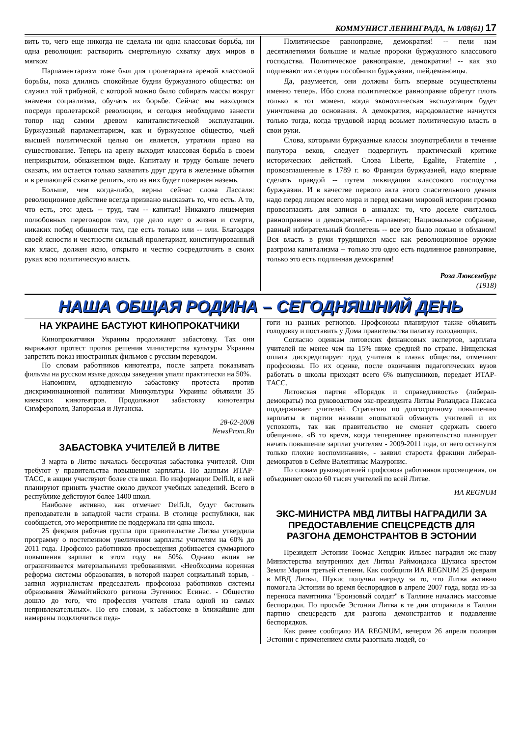КОММУНИСТ ЛЕНИНГРАДА, № 1/08(61) 17
вить то, чего еще никогда не сделала ни одна классовая борьба, ни одна революция: растворить смертельную схватку двух миров в мягком
Парламентаризм тоже был для пролетариата ареной классовой борьбы, пока длились спокойные будни буржуазного общества: он служил той трибуной, с которой можно было собирать массы вокруг знамени социализма, обучать их борьбе. Сейчас мы находимся посреди пролетарской революции, и сегодня необходимо занести топор над самим древом капиталистической эксплуатации. Буржуазный парламентаризм, как и буржуазное общество, чьей высшей политической целью он является, утратили право на существование. Теперь на арену выходит классовая борьба в своем неприкрытом, обнаженном виде. Капиталу и труду больше нечего сказать, им остается только захватить друг друга в железные объятия и в решающей схватке решить, кто из них будет повержен наземь.
Больше, чем когда-либо, верны сейчас слова Лассаля: революционное действие всегда призвано высказать то, что есть. А то, что есть, это: здесь -- труд, там -- капитал! Никакого лицемерия полюбовных переговоров там, где дело идет о жизни и смерти, никаких побед общности там, где есть только или -- или. Благодаря своей ясности и честности сильный пролетариат, конституированный как класс, должен ясно, открыто и честно сосредоточить в своих руках всю политическую власть.
Политическое равноправие, демократия! -- пели нам десятилетиями большие и малые пророки буржуазного классового господства. Политическое равноправие, демократия! -- как эхо подпевают им сегодня пособники буржуазии, шейдемановцы.
Да, разумеется, они должны быть впервые осуществлены именно теперь. Ибо слова политическое равноправие обретут плоть только в тот момент, когда экономическая эксплуатация будет уничтожена до основания. А демократия, народовластие начнутся только тогда, когда трудовой народ возьмет политическую власть в свои руки.
Слова, которыми буржуазные классы злоупотребляли в течение полутора веков, следует подвергнуть практической критике исторических действий. Слова Liberte, Egalite, Fraternite , провозглашенные в 1789 г. во Франции буржуазией, надо впервые сделать правдой -- путем ликвидации классового господства буржуазии. И в качестве первого акта этого спасительного деяния надо перед лицом всего мира и перед веками мировой истории громко провозгласить для записи в анналах: то, что доселе считалось равноправием и демократией,-- парламент, Национальное собрание, равный избирательный бюллетень -- все это было ложью и обманом! Вся власть в руки трудящихся масс как революционное оружие разгрома капитализма -- только это одно есть подлинное равноправие, только это есть подлинная демократия!
Роза Люксембург
(1918)
НАША ОБЩАЯ РОДИНА – СЕГОДНЯШНИЙ ДЕНЬ
НА УКРАИНЕ БАСТУЮТ КИНОПРОКАТЧИКИ
Кинопрокатчики Украины продолжают забастовку. Так они выражают протест против решения министерства культуры Украины запретить показ иностранных фильмов с русским переводом.
По словам работников кинотеатра, после запрета показывать фильмы на русском языке доходы заведения упали практически на 50%.
Напомним, однодневную забастовку протеста против дискриминационной политики Минкультуры Украины объявили 35 киевских кинотеатров. Продолжают забастовку кинотеатры Симферополя, Запорожья и Луганска.
28-02-2008
NewsProm.Ru
ЗАБАСТОВКА УЧИТЕЛЕЙ В ЛИТВЕ
3 марта в Литве началась бессрочная забастовка учителей. Они требуют у правительства повышения зарплаты. По данным ИТАР-ТАСС, в акции участвуют более ста школ. По информации Delfi.lt, в ней планируют принять участие около двухсот учебных заведений. Всего в республике действуют более 1400 школ.
Наиболее активно, как отмечает Delfi.lt, будут бастовать преподаватели в западной части страны. В столице республики, как сообщается, это мероприятие не поддержала ни одна школа.
25 февраля рабочая группа при правительстве Литвы утвердила программу о постепенном увеличении зарплаты учителям на 60% до 2011 года. Профсоюз работников просвещения добивается суммарного повышения зарплат в этом году на 50%. Однако акция не ограничивается материальными требованиями. «Необходима коренная реформа системы образования, в которой назрел социальный взрыв, - заявил журналистам председатель профсоюза работников системы образования Жемайтийского региона Эугениюс Есинас. - Общество дошло до того, что профессия учителя стала одной из самых непривлекательных». По его словам, к забастовке в ближайшие дни намерены подключиться педа-
гоги из разных регионов. Профсоюзы планируют также объявить голодовку и поставить у Дома правительства палатку голодающих.
Согласно оценкам литовских финансовых экспертов, зарплата учителей не менее чем на 15% ниже средней по стране. Нищенская оплата дискредитирует труд учителя в глазах общества, отмечают профсоюзы. По их оценке, после окончания педагогических вузов работать в школы приходят всего 6% выпускников, передает ИТАР-ТАСС.
Литовская партия «Порядок и справедливость» (либерал-демократы) под руководством экс-президента Литвы Роландаса Паксаса поддерживает учителей. Стратегию по долгосрочному повышению зарплаты в партии назвали «попыткой обмануть учителей и их успокоить, так как правительство не сможет сдержать своего обещания». «В то время, когда теперешнее правительство планирует начать повышение зарплат учителям - 2009-2011 года, от него останутся только плохие воспоминания», - заявил староста фракции либерал-демократов в Сейме Валентинас Мазуронис.
По словам руководителей профсоюза работников просвещения, он объединяет около 60 тысяч учителей по всей Литве.
ИА REGNUM
ЭКС-МИНИСТРА МВД ЛИТВЫ НАГРАДИЛИ ЗА ПРЕДОСТАВЛЕНИЕ СПЕЦСРЕДСТВ ДЛЯ РАЗГОНА ДЕМОНСТРАНТОВ В ЭСТОНИИ
Президент Эстонии Тоомас Хендрик Ильвес наградил экс-главу Министерства внутренних дел Литвы Раймондаса Шукиса крестом Земли Марии третьей степени. Как сообщили ИА REGNUM 25 февраля в МВД Литвы, Шукис получил награду за то, что Литва активно помогала Эстонии во время беспорядков в апреле 2007 года, когда из-за переноса памятника "Бронзовый солдат" в Таллине начались массовые беспорядки. По просьбе Эстонии Литва в те дни отправила в Таллин партию спецсредств для разгона демонстрантов и подавление беспорядков.
Как ранее сообщало ИА REGNUM, вечером 26 апреля полиция Эстонии с применением силы разогнала людей, со-